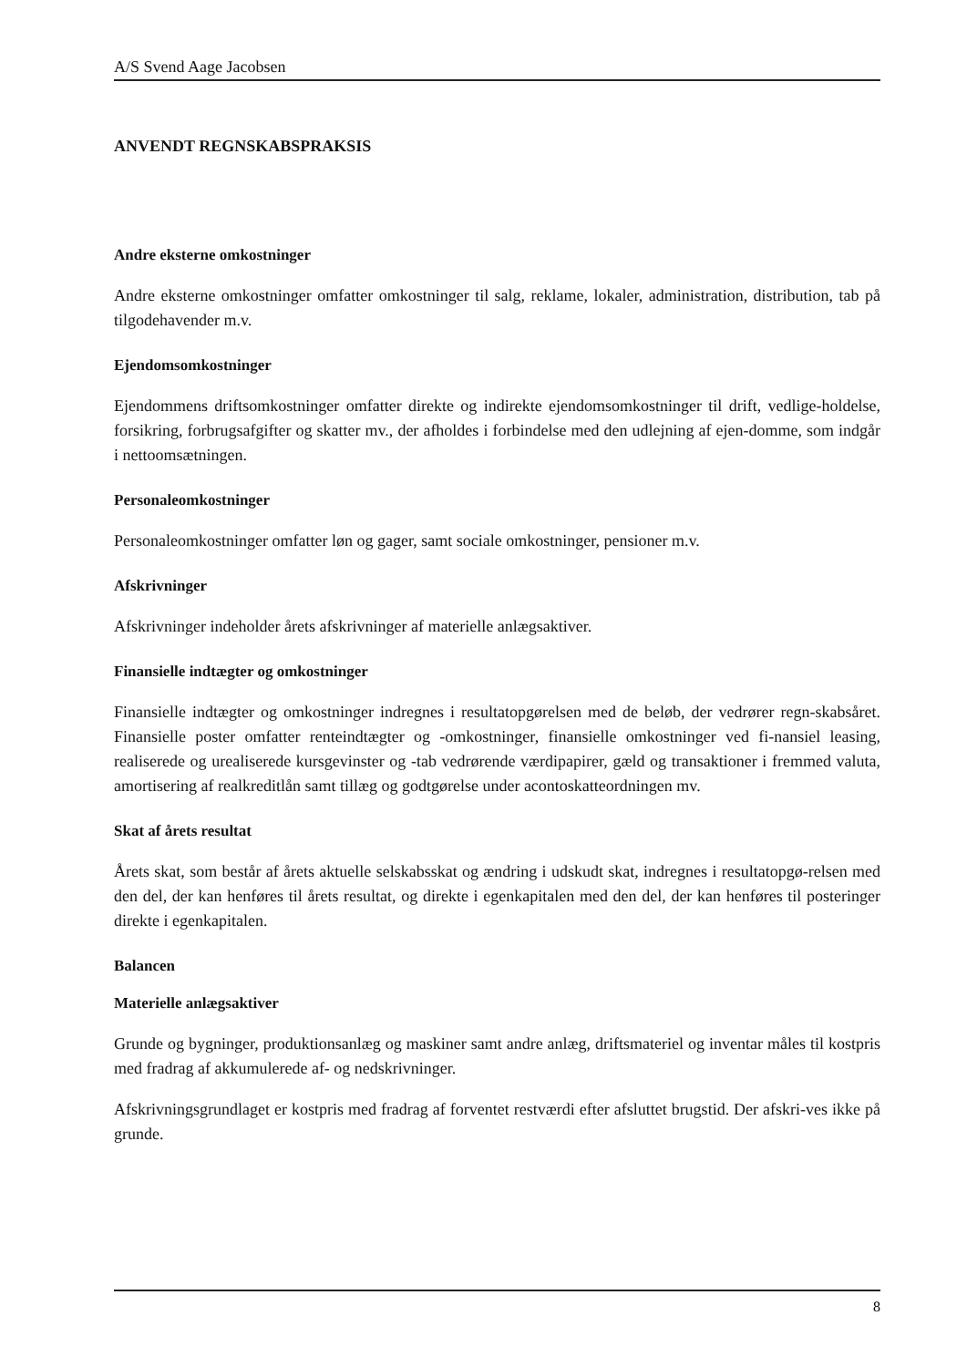A/S Svend Aage Jacobsen
ANVENDT REGNSKABSPRAKSIS
Andre eksterne omkostninger
Andre eksterne omkostninger omfatter omkostninger til salg, reklame, lokaler, administration, distribution, tab på tilgodehavender m.v.
Ejendomsomkostninger
Ejendommens driftsomkostninger omfatter direkte og indirekte ejendomsomkostninger til drift, vedlige-holdelse, forsikring, forbrugsafgifter og skatter mv., der afholdes i forbindelse med den udlejning af ejen-domme, som indgår i nettoomsætningen.
Personaleomkostninger
Personaleomkostninger omfatter løn og gager, samt sociale omkostninger, pensioner m.v.
Afskrivninger
Afskrivninger indeholder årets afskrivninger af materielle anlægsaktiver.
Finansielle indtægter og omkostninger
Finansielle indtægter og omkostninger indregnes i resultatopgørelsen med de beløb, der vedrører regn-skabsåret. Finansielle poster omfatter renteindtægter og -omkostninger, finansielle omkostninger ved fi-nansiel leasing, realiserede og urealiserede kursgevinster og -tab vedrørende værdipapirer, gæld og transaktioner i fremmed valuta, amortisering af realkreditlån samt tillæg og godtgørelse under acontoskatteordningen mv.
Skat af årets resultat
Årets skat, som består af årets aktuelle selskabsskat og ændring i udskudt skat, indregnes i resultatopgø-relsen med den del, der kan henføres til årets resultat, og direkte i egenkapitalen med den del, der kan henføres til posteringer direkte i egenkapitalen.
Balancen
Materielle anlægsaktiver
Grunde og bygninger, produktionsanlæg og maskiner samt andre anlæg, driftsmateriel og inventar måles til kostpris med fradrag af akkumulerede af- og nedskrivninger.
Afskrivningsgrundlaget er kostpris med fradrag af forventet restværdi efter afsluttet brugstid. Der afskri-ves ikke på grunde.
8